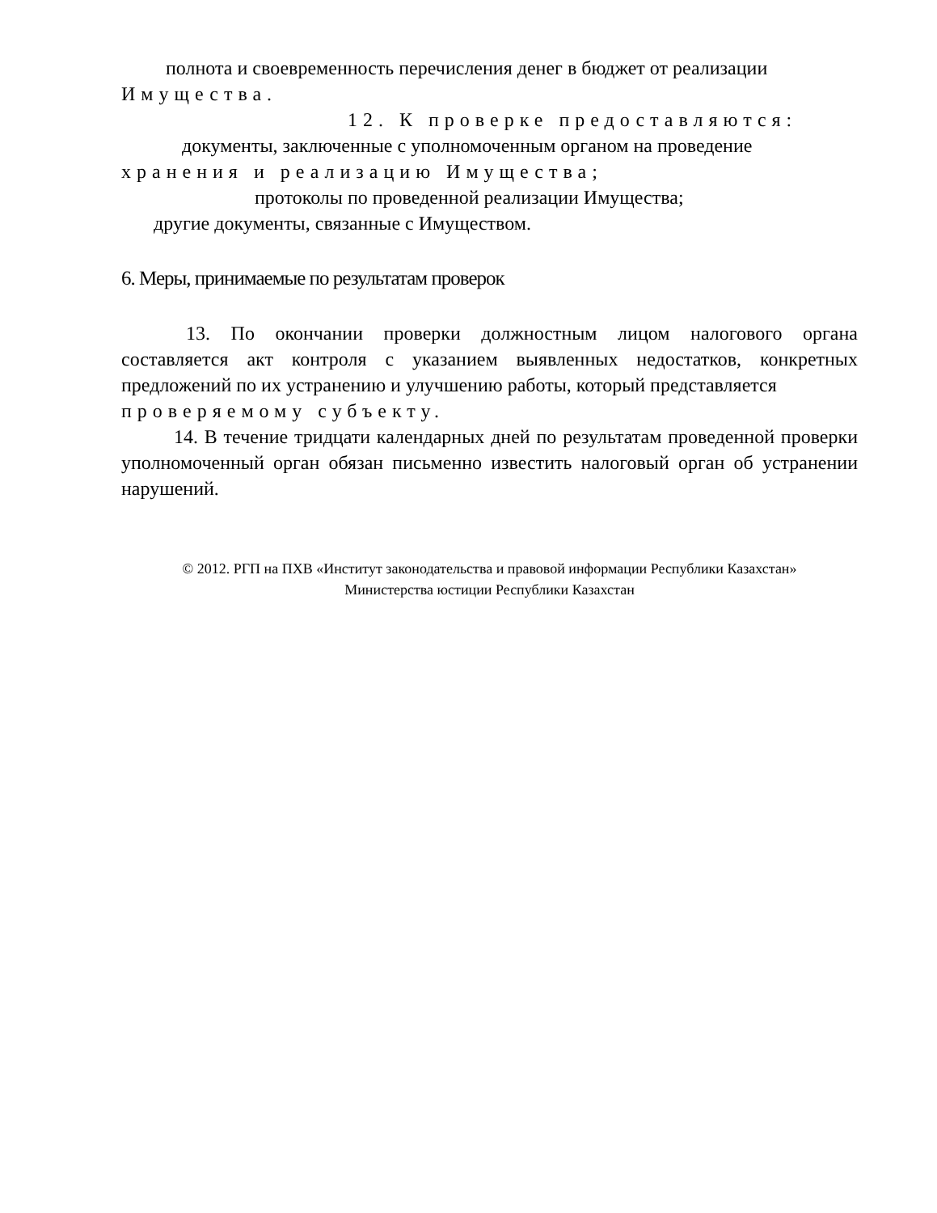полнота и своевременность перечисления денег в бюджет от реализации
Имущества.
12. К проверке предоставляются:
документы, заключенные с уполномоченным органом на проведение
хранения и реализацию Имущества;
протоколы по проведенной реализации Имущества;
другие документы, связанные с Имуществом.
6. Меры, принимаемые по результатам проверок
13. По окончании проверки должностным лицом налогового органа составляется акт контроля с указанием выявленных недостатков, конкретных предложений по их устранению и улучшению работы, который представляется
проверяемому субъекту.
14. В течение тридцати календарных дней по результатам проведенной проверки уполномоченный орган обязан письменно известить налоговый орган об устранении нарушений.
© 2012. РГП на ПХВ «Институт законодательства и правовой информации Республики Казахстан»
Министерства юстиции Республики Казахстан